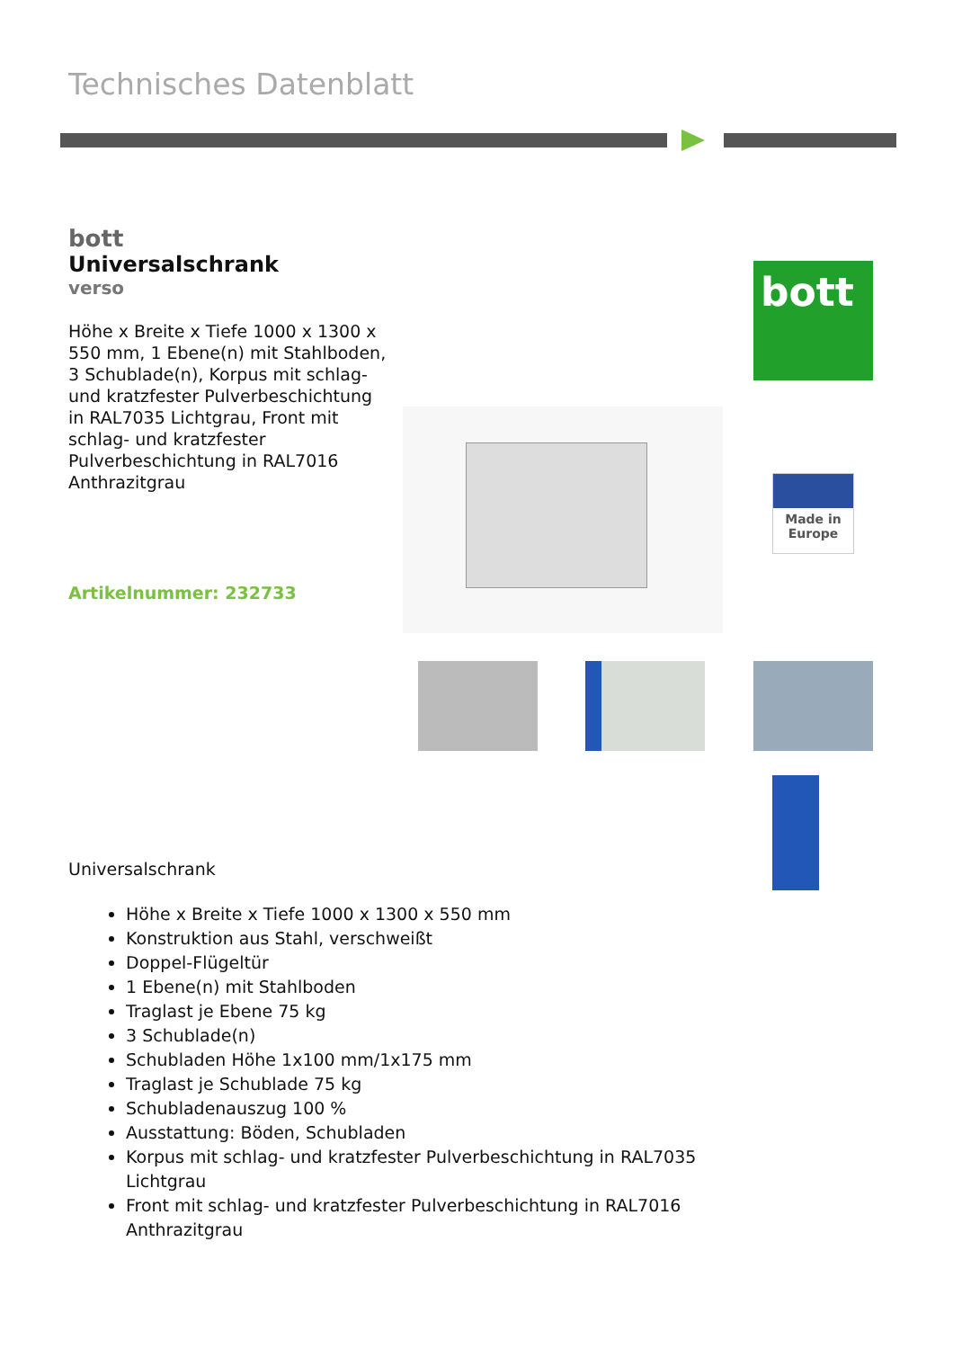Technisches Datenblatt
bott
Universalschrank
verso
Höhe x Breite x Tiefe 1000 x 1300 x 550 mm, 1 Ebene(n) mit Stahlboden, 3 Schublade(n), Korpus mit schlag- und kratzfester Pulverbeschichtung in RAL7035 Lichtgrau, Front mit schlag- und kratzfester Pulverbeschichtung in RAL7016 Anthrazitgrau
Artikelnummer: 232733
bott
Made in
Europe
Universalschrank
Höhe x Breite x Tiefe 1000 x 1300 x 550 mm
Konstruktion aus Stahl, verschweißt
Doppel-Flügeltür
1 Ebene(n) mit Stahlboden
Traglast je Ebene 75 kg
3 Schublade(n)
Schubladen Höhe 1x100 mm/1x175 mm
Traglast je Schublade 75 kg
Schubladenauszug 100 %
Ausstattung: Böden, Schubladen
Korpus mit schlag- und kratzfester Pulverbeschichtung in RAL7035 Lichtgrau
Front mit schlag- und kratzfester Pulverbeschichtung in RAL7016 Anthrazitgrau